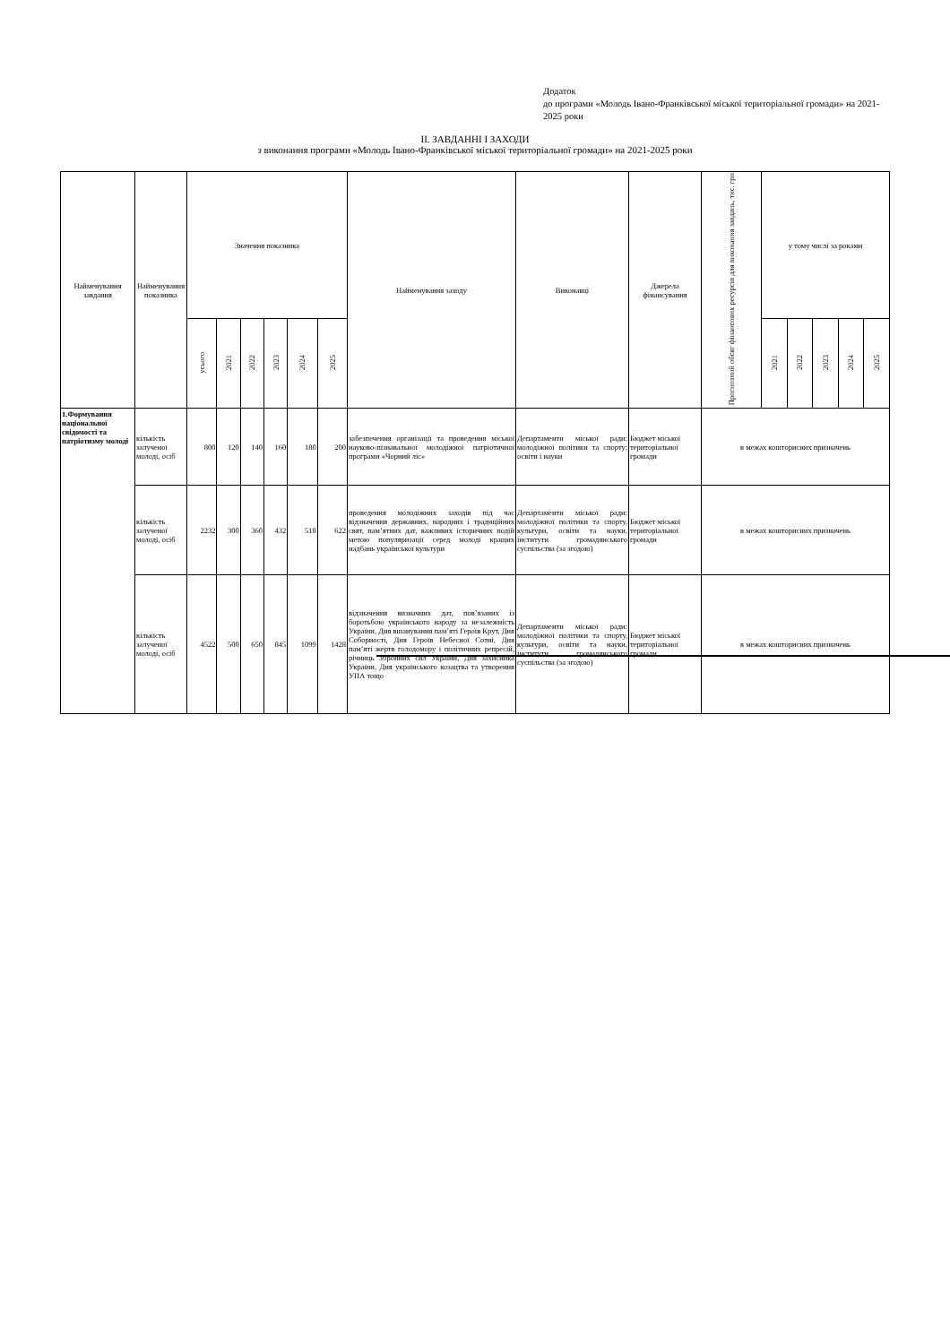Додаток
до програми «Молодь Івано-Франківської міської територіальної громади» на 2021-2025 роки
II. ЗАВДАННІ І ЗАХОДИ
з виконання програми «Молодь Івано-Франківської міської територіальної громади» на 2021-2025 роки
| Найменування завдання | Найменування показника | Значення показника | | | | | | Найменування заходу | Виконавці | Джерела фінансування | Прогнозний обсяг фінансових ресурсів для виконання завдань, тис. грн | у тому числі за роками | | | | |
| --- | --- | --- | --- | --- | --- | --- | --- | --- | --- | --- | --- | --- | --- | --- | --- | --- |
| | | усього | 2021 | 2022 | 2023 | 2024 | 2025 | | | | | 2021 | 2022 | 2023 | 2024 | 2025 |
| 1.Формування національної свідомості та патріотизму молоді | кількість залученої молоді, осіб | 800 | 120 | 140 | 160 | 180 | 200 | забезпечення організації та проведення міської науково-пізнавальної молодіжної патріотичної програми «Чорний ліс» | Департаменти міської ради: молодіжної політики та спорту; освіти і науки | Бюджет міської територіальної громади | в межах кошторисних призначень | | | | | |
| | кількість залученої молоді, осіб | 2232 | 300 | 360 | 432 | 518 | 622 | проведення молодіжних заходів під час відзначення державних, народних і традиційних свят, пам’ятних дат, важливих історичних подій метою популяризації серед молоді кращих надбань української культури | Департаменти міської ради: молодіжної політики та спорту, культури, освіти та науки, інститути громадянського суспільства (за згодою) | Бюджет міської територіальної громади | в межах кошторисних призначень | | | | | |
| | кількість залученої молоді, осіб | 4522 | 500 | 650 | 845 | 1099 | 1428 | відзначення визначних дат, пов’язаних із боротьбою українського народу за незалежність України, Дня вшанування пам’яті Героїв Крут, Дня Соборності, Дня Героїв Небесної Сотні, Дня пам’яті жертв голодомору і політичних репресій, річниць Збройних сил України, Дня захисника України, Дня українського козацтва та утворення УПА тощо | Департаменти міської ради: молодіжної політики та спорту, культури, освіти та науки, інститути громадянського суспільства (за згодою) | Бюджет міської територіальної громади | в межах кошторисних призначень | | | | | |